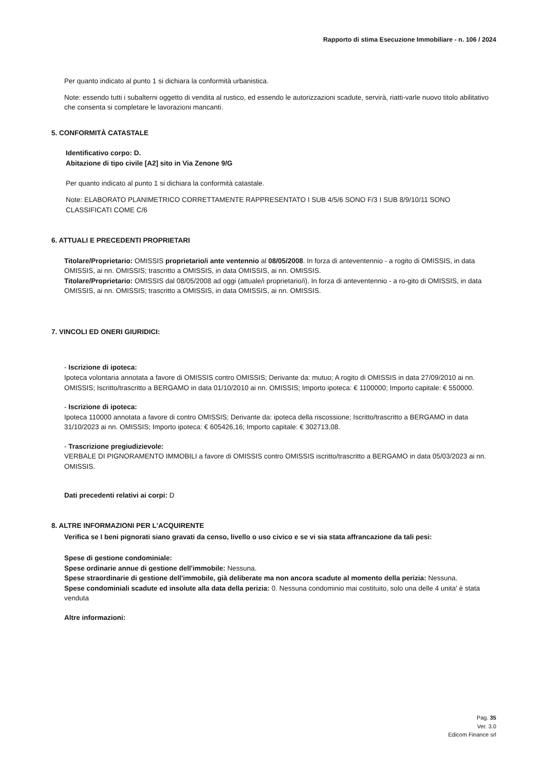Rapporto di stima Esecuzione Immobiliare - n. 106 / 2024
Per quanto indicato al punto 1 si dichiara la conformità urbanistica.
Note: essendo tutti i subalterni oggetto di vendita al rustico, ed essendo le autorizzazioni scadute, servirà, riatti-varle nuovo titolo abilitativo che consenta si completare le lavorazioni mancanti.
5. CONFORMITÀ CATASTALE
Identificativo corpo: D.
Abitazione di tipo civile [A2] sito in Via Zenone 9/G
Per quanto indicato al punto 1 si dichiara la conformità catastale.
Note: ELABORATO PLANIMETRICO CORRETTAMENTE RAPPRESENTATO I SUB 4/5/6 SONO F/3 I SUB 8/9/10/11 SONO CLASSIFICATI COME C/6
6. ATTUALI E PRECEDENTI PROPRIETARI
Titolare/Proprietario: OMISSIS proprietario/i ante ventennio al 08/05/2008. In forza di anteventennio - a rogito di OMISSIS, in data OMISSIS, ai nn. OMISSIS; trascritto a OMISSIS, in data OMISSIS, ai nn. OMISSIS.
Titolare/Proprietario: OMISSIS dal 08/05/2008 ad oggi (attuale/i proprietario/i). In forza di anteventennio - a ro-gito di OMISSIS, in data OMISSIS, ai nn. OMISSIS; trascritto a OMISSIS, in data OMISSIS, ai nn. OMISSIS.
7. VINCOLI ED ONERI GIURIDICI:
- Iscrizione di ipoteca:
Ipoteca volontaria annotata a favore di OMISSIS contro OMISSIS; Derivante da: mutuo; A rogito di OMISSIS in data 27/09/2010 ai nn. OMISSIS; Iscritto/trascritto a BERGAMO in data 01/10/2010 ai nn. OMISSIS; Importo ipoteca: € 1100000; Importo capitale: € 550000.
- Iscrizione di ipoteca:
Ipoteca 110000 annotata a favore di contro OMISSIS; Derivante da: ipoteca della riscossione; Iscritto/trascritto a BERGAMO in data 31/10/2023 ai nn. OMISSIS; Importo ipoteca: € 605426,16; Importo capitale: € 302713,08.
- Trascrizione pregiudizievole:
VERBALE DI PIGNORAMENTO IMMOBILI a favore di OMISSIS contro OMISSIS iscritto/trascritto a BERGAMO in data 05/03/2023 ai nn. OMISSIS.
Dati precedenti relativi ai corpi: D
8. ALTRE INFORMAZIONI PER L'ACQUIRENTE
Verifica se I beni pignorati siano gravati da censo, livello o uso civico e se vi sia stata affrancazione da tali pesi:
Spese di gestione condominiale:
Spese ordinarie annue di gestione dell'immobile: Nessuna.
Spese straordinarie di gestione dell'immobile, già deliberate ma non ancora scadute al momento della perizia: Nessuna.
Spese condominiali scadute ed insolute alla data della perizia: 0. Nessuna condominio mai costituito, solo una delle 4 unita' è stata venduta
Altre informazioni:
Pag. 35
Ver. 3.0
Edicom Finance srl